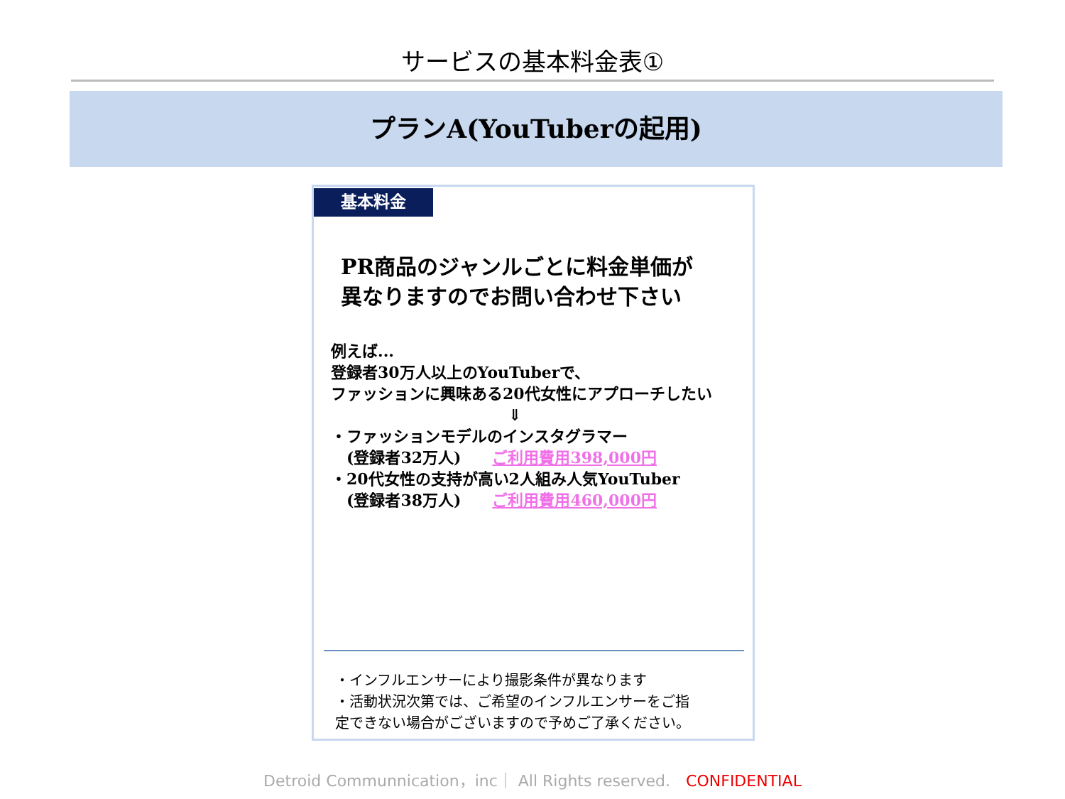サービスの基本料金表①
プランA(YouTuberの起用)
基本料金
PR商品のジャンルごとに料金単価が
異なりますのでお問い合わせ下さい
例えば...
登録者30万人以上のYouTuberで、
ファッションに興味ある20代女性にアプローチしたい
⇓
・ファッションモデルのインスタグラマー
　(登録者32万人)　　ご利用費用398,000円
・20代女性の支持が高い2人組み人気YouTuber
　(登録者38万人)　　ご利用費用460,000円
・インフルエンサーにより撮影条件が異なります
・活動状況次第では、ご希望のインフルエンサーをご指
定できない場合がございますので予めご了承ください。
Detroid Communnication，inc｜ All Rights reserved.　CONFIDENTIAL